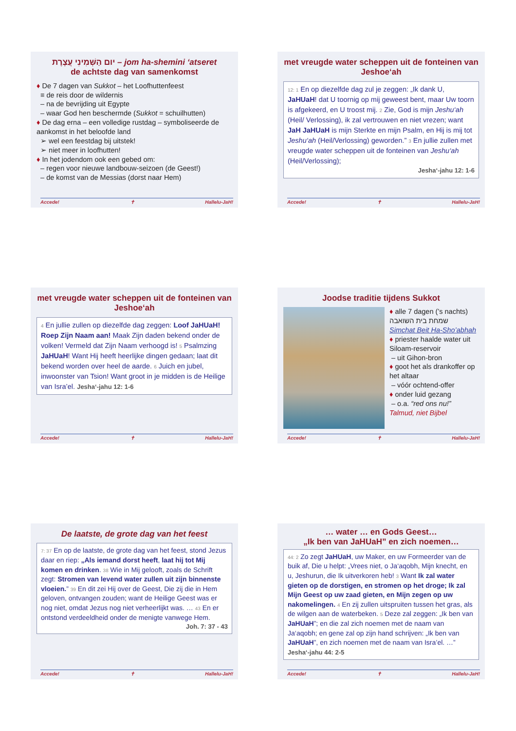יום הַשְּׁמִינִי עֲצֶרֶת – jom ha-shemini ‘atseret
de achtste dag van samenkomst
♦ De 7 dagen van Sukkot – het Loofhuttenfeest
≡ de reis door de wildernis
– na de bevrijding uit Egypte
– waar God hen beschermde (Sukkot = schuilhutten)
♦ De dag erna – een volledige rustdag – symboliseerde de aankomst in het beloofde land
➢ wel een feestdag bij uitstek!
➢ niet meer in loofhutten!
♦ In het jodendom ook een gebed om:
– regen voor nieuwe landbouw-seizoen (de Geest!)
– de komst van de Messias (dorst naar Hem)
Accede! ✝ Hallelu-JaH!
met vreugde water scheppen uit de fonteinen van Jeshoe‘ah
12: 1 En op diezelfde dag zul je zeggen: „Ik dank U, JaHUaH! dat U toornig op mij geweest bent, maar Uw toorn is afgekeerd, en U troost mij. 2 Zie, God is mijn Jeshu‘ah (Heil/ Verlossing), ik zal vertrouwen en niet vrezen; want JaH JaHUaH is mijn Sterkte en mijn Psalm, en Hij is mij tot Jeshu‘ah (Heil/Verlossing) geworden.” 3 En jullie zullen met vreugde water scheppen uit de fonteinen van Jeshu‘ah (Heil/Verlossing);
Jesha‘-jahu 12: 1-6
Accede! ✝ Hallelu-JaH!
met vreugde water scheppen uit de fonteinen van Jeshoe‘ah
4 En jullie zullen op diezelfde dag zeggen: Loof JaHUaH! Roep Zijn Naam aan! Maak Zijn daden bekend onder de volken! Vermeld dat Zijn Naam verhoogd is! 5 Psalmzing JaHUaH! Want Hij heeft heerlijke dingen gedaan; laat dit bekend worden over heel de aarde. 6 Juich en jubel, inwoonster van Tsion! Want groot in je midden is de Heilige van Isra’el. Jesha‘-jahu 12: 1-6
Accede! ✝ Hallelu-JaH!
Joodse traditie tijdens Sukkot
♦ alle 7 dagen (’s nachts)
שמחת בית השואבה
Simchat Beit Ha-Sho’abhah
♦ priester haalde water uit Siloam-reservoir
– uit Gihon-bron
♦ goot het als drankoffer op het altaar
– vóór ochtend-offer
♦ onder luid gezang
– o.a. “red ons nu!”
Talmud, niet Bijbel
Accede! ✝ Hallelu-JaH!
De laatste, de grote dag van het feest
7: 37 En op de laatste, de grote dag van het feest, stond Jezus daar en riep: „Als iemand dorst heeft, laat hij tot Mij komen en drinken. 38 Wie in Mij gelooft, zoals de Schrift zegt: Stromen van levend water zullen uit zijn binnenste vloeien.” 39 En dit zei Hij over de Geest, Die zij die in Hem geloven, ontvangen zouden; want de Heilige Geest was er nog niet, omdat Jezus nog niet verheerlijkt was. … 43 En er ontstond verdeeldheid onder de menigte vanwege Hem.
Joh. 7: 37 - 43
Accede! ✝ Hallelu-JaH!
… water … en Gods Geest…
„Ik ben van JaHUaH” en zich noemen…
44: 2 Zo zegt JaHUaH, uw Maker, en uw Formeerder van de buik af, Die u helpt: „Vrees niet, o Ja‘aqobh, Mijn knecht, en u, Jeshurun, die Ik uitverkoren heb! 3 Want Ik zal water gieten op de dorstigen, en stromen op het droge; Ik zal Mijn Geest op uw zaad gieten, en Mijn zegen op uw nakomelingen. 4 En zij zullen uitspruiten tussen het gras, als de wilgen aan de waterbeken. 5 Deze zal zeggen: „Ik ben van JaHUaH”; en die zal zich noemen met de naam van Ja‘aqobh; en gene zal op zijn hand schrijven: „Ik ben van JaHUaH”, en zich noemen met de naam van Isra’el. …” Jesha‘-jahu 44: 2-5
Accede! ✝ Hallelu-JaH!